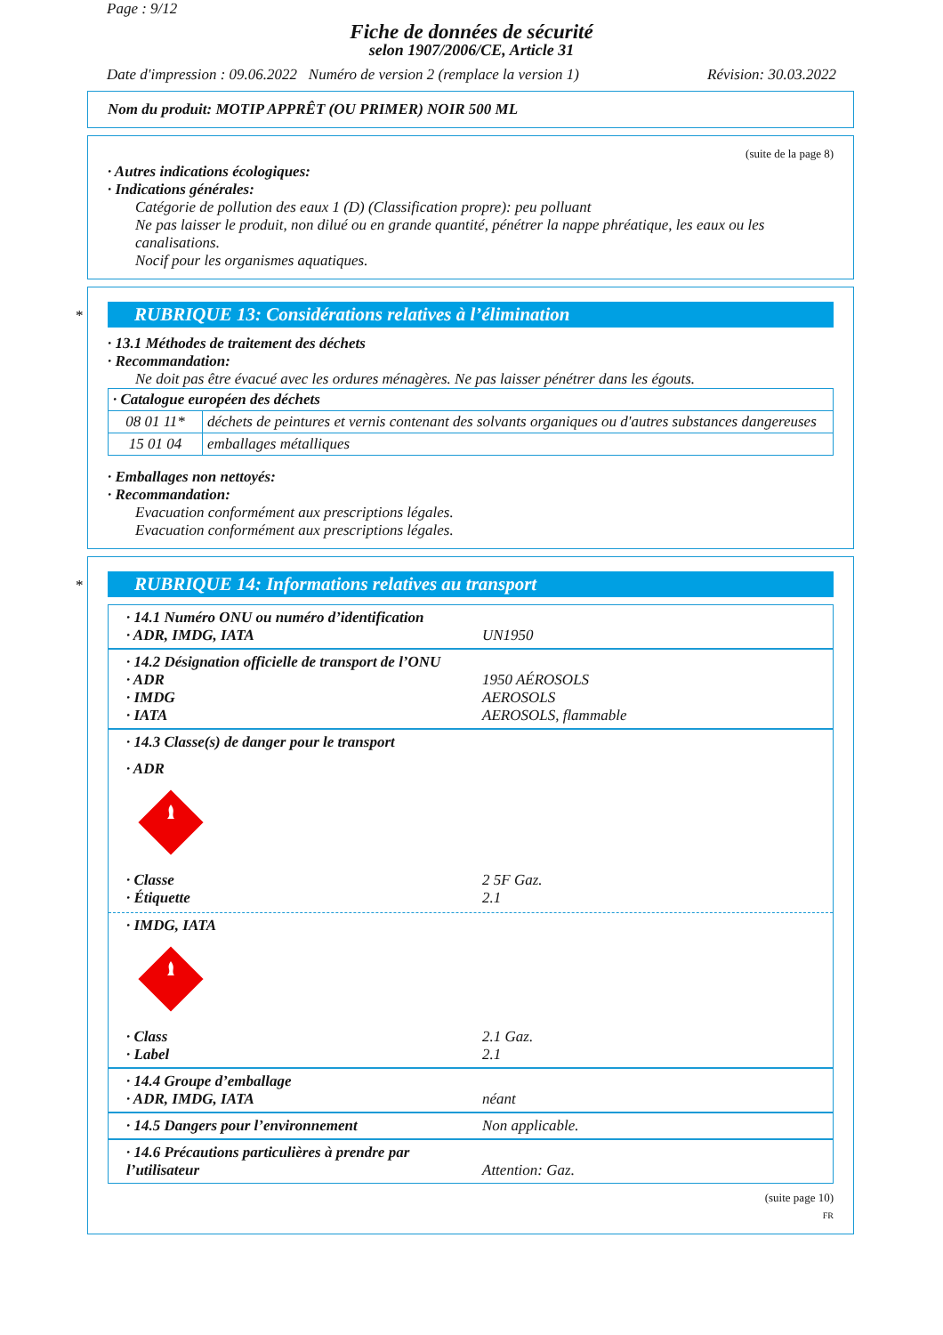Page : 9/12
Fiche de données de sécurité
selon 1907/2006/CE, Article 31
Date d'impression : 09.06.2022 Numéro de version 2 (remplace la version 1) Révision: 30.03.2022
Nom du produit: MOTIP APPRÊT (OU PRIMER) NOIR 500 ML
(suite de la page 8)
· Autres indications écologiques:
· Indications générales:
Catégorie de pollution des eaux 1 (D) (Classification propre): peu polluant
Ne pas laisser le produit, non dilué ou en grande quantité, pénétrer la nappe phréatique, les eaux ou les canalisations.
Nocif pour les organismes aquatiques.
*
RUBRIQUE 13: Considérations relatives à l’élimination
· 13.1 Méthodes de traitement des déchets
· Recommandation:
Ne doit pas être évacué avec les ordures ménagères. Ne pas laisser pénétrer dans les égouts.
| · Catalogue européen des déchets | |
| 08 01 11* | déchets de peintures et vernis contenant des solvants organiques ou d'autres substances dangereuses |
| 15 01 04 | emballages métalliques |
· Emballages non nettoyés:
· Recommandation:
Evacuation conformément aux prescriptions légales.
Evacuation conformément aux prescriptions légales.
*
RUBRIQUE 14: Informations relatives au transport
· 14.1 Numéro ONU ou numéro d’identification
· ADR, IMDG, IATA UN1950
· 14.2 Désignation officielle de transport de l’ONU
· ADR 1950 AÉROSOLS
· IMDG AEROSOLS
· IATA AEROSOLS, flammable
· 14.3 Classe(s) de danger pour le transport
· ADR
· Classe 2 5F Gaz.
· Étiquette 2.1
· IMDG, IATA
· Class 2.1 Gaz.
· Label 2.1
· 14.4 Groupe d’emballage
· ADR, IMDG, IATA néant
· 14.5 Dangers pour l’environnement Non applicable.
· 14.6 Précautions particulières à prendre par l’utilisateur Attention: Gaz.
(suite page 10)
FR